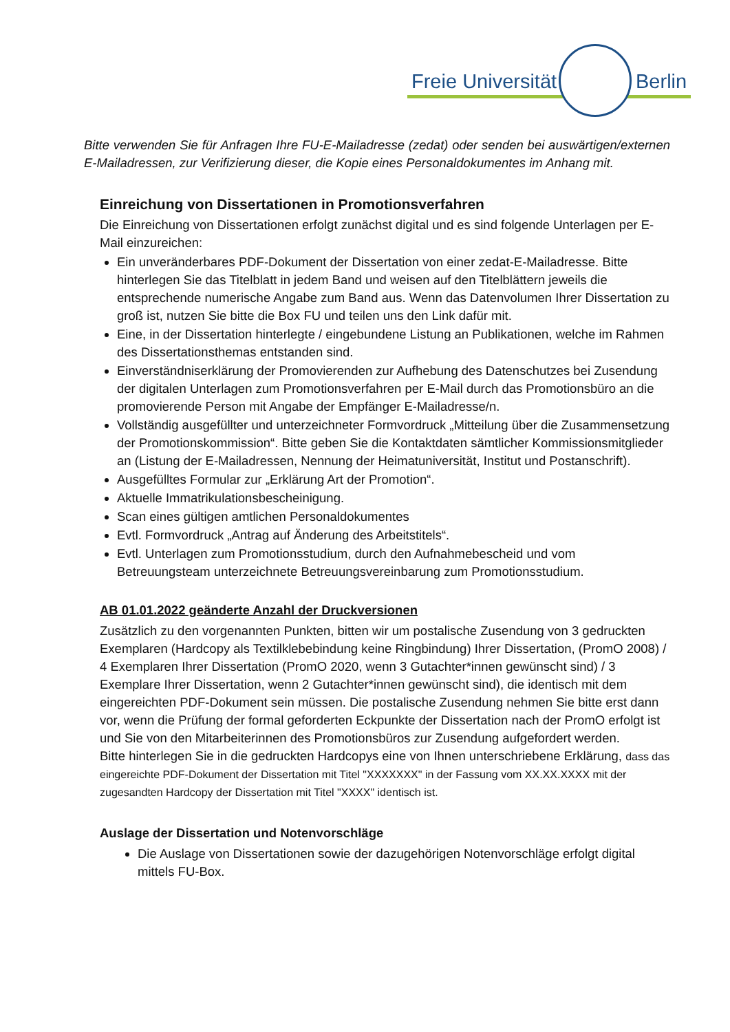Freie Universität Berlin
Bitte verwenden Sie für Anfragen Ihre FU-E-Mailadresse (zedat) oder senden bei auswärtigen/externen E-Mailadressen, zur Verifizierung dieser, die Kopie eines Personaldokumentes im Anhang mit.
Einreichung von Dissertationen in Promotionsverfahren
Die Einreichung von Dissertationen erfolgt zunächst digital und es sind folgende Unterlagen per E-Mail einzureichen:
Ein unveränderbares PDF-Dokument der Dissertation von einer zedat-E-Mailadresse. Bitte hinterlegen Sie das Titelblatt in jedem Band und weisen auf den Titelblättern jeweils die entsprechende numerische Angabe zum Band aus. Wenn das Datenvolumen Ihrer Dissertation zu groß ist, nutzen Sie bitte die Box FU und teilen uns den Link dafür mit.
Eine, in der Dissertation hinterlegte / eingebundene Listung an Publikationen, welche im Rahmen des Dissertationsthemas entstanden sind.
Einverständniserklärung der Promovierenden zur Aufhebung des Datenschutzes bei Zusendung der digitalen Unterlagen zum Promotionsverfahren per E-Mail durch das Promotionsbüro an die promovierende Person mit Angabe der Empfänger E-Mailadresse/n.
Vollständig ausgefüllter und unterzeichneter Formvordruck „Mitteilung über die Zusammensetzung der Promotionskommission“. Bitte geben Sie die Kontaktdaten sämtlicher Kommissionsmitglieder an (Listung der E-Mailadressen, Nennung der Heimatuniversität, Institut und Postanschrift).
Ausgefülltes Formular zur „Erklärung Art der Promotion“.
Aktuelle Immatrikulationsbescheinigung.
Scan eines gültigen amtlichen Personaldokumentes
Evtl. Formvordruck „Antrag auf Änderung des Arbeitstitels“.
Evtl. Unterlagen zum Promotionsstudium, durch den Aufnahmebescheid und vom Betreuungsteam unterzeichnete Betreuungsvereinbarung zum Promotionsstudium.
AB 01.01.2022 geänderte Anzahl der Druckversionen
Zusätzlich zu den vorgenannten Punkten, bitten wir um postalische Zusendung von 3 gedruckten Exemplaren (Hardcopy als Textilklebebindung keine Ringbindung) Ihrer Dissertation, (PromO 2008) / 4 Exemplaren Ihrer Dissertation (PromO 2020, wenn 3 Gutachter*innen gewünscht sind) / 3 Exemplare Ihrer Dissertation, wenn 2 Gutachter*innen gewünscht sind), die identisch mit dem eingereichten PDF-Dokument sein müssen. Die postalische Zusendung nehmen Sie bitte erst dann vor, wenn die Prüfung der formal geforderten Eckpunkte der Dissertation nach der PromO erfolgt ist und Sie von den Mitarbeiterinnen des Promotionsbüros zur Zusendung aufgefordert werden.
Bitte hinterlegen Sie in die gedruckten Hardcopys eine von Ihnen unterschriebene Erklärung, dass das eingereichte PDF-Dokument der Dissertation mit Titel "XXXXXXX" in der Fassung vom XX.XX.XXXX mit der zugesandten Hardcopy der Dissertation mit Titel "XXXX" identisch ist.
Auslage der Dissertation und Notenvorschläge
Die Auslage von Dissertationen sowie der dazugehörigen Notenvorschläge erfolgt digital mittels FU-Box.